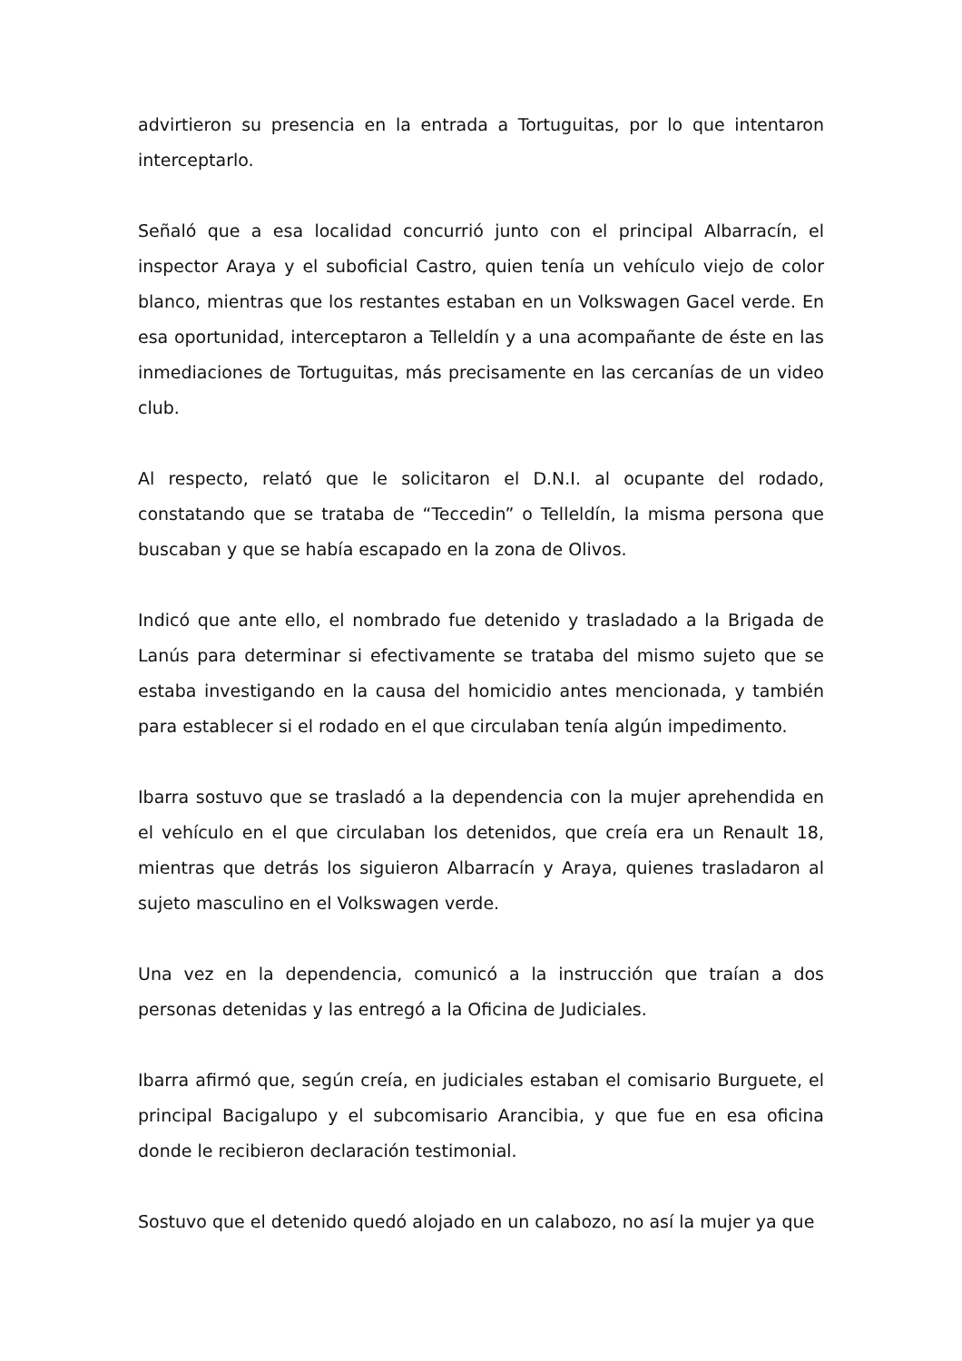advirtieron su presencia en la entrada a Tortuguitas, por lo que intentaron interceptarlo.
Señaló que a esa localidad concurrió junto con el principal Albarracín, el inspector Araya y el suboficial Castro, quien tenía un vehículo viejo de color blanco, mientras que los restantes estaban en un Volkswagen Gacel verde. En esa oportunidad, interceptaron a Telleldín y a una acompañante de éste en las inmediaciones de Tortuguitas, más precisamente en las cercanías de un video club.
Al respecto, relató que le solicitaron el D.N.I. al ocupante del rodado, constatando que se trataba de “Teccedin” o Telleldín, la misma persona que buscaban y que se había escapado en la zona de Olivos.
Indicó que ante ello, el nombrado fue detenido y trasladado a la Brigada de Lanús para determinar si efectivamente se trataba del mismo sujeto que se estaba investigando en la causa del homicidio antes mencionada, y también para establecer si el rodado en el que circulaban tenía algún impedimento.
Ibarra sostuvo que se trasladó a la dependencia con la mujer aprehendida en el vehículo en el que circulaban los detenidos, que creía era un Renault 18, mientras que detrás los siguieron Albarracín y Araya, quienes trasladaron al sujeto masculino en el Volkswagen verde.
Una vez en la dependencia, comunicó a la instrucción que traían a dos personas detenidas y las entregó a la Oficina de Judiciales.
Ibarra afirmó que, según creía, en judiciales estaban el comisario Burguete, el principal Bacigalupo y el subcomisario Arancibia, y que fue en esa oficina donde le recibieron declaración testimonial.
Sostuvo que el detenido quedó alojado en un calabozo, no así la mujer ya que